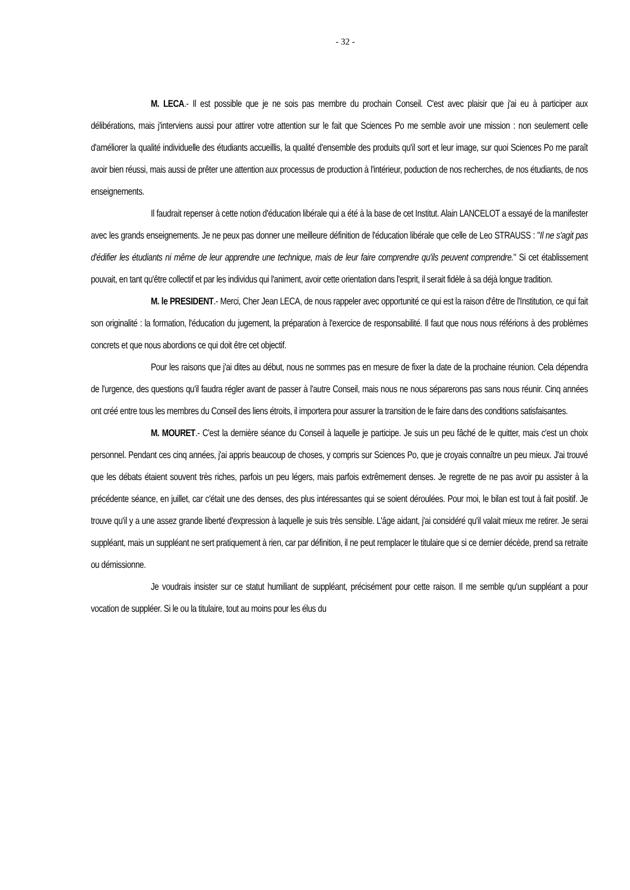- 32 -
M. LECA.- Il est possible que je ne sois pas membre du prochain Conseil. C'est avec plaisir que j'ai eu à participer aux délibérations, mais j'interviens aussi pour attirer votre attention sur le fait que Sciences Po me semble avoir une mission : non seulement celle d'améliorer la qualité individuelle des étudiants accueillis, la qualité d'ensemble des produits qu'il sort et leur image, sur quoi Sciences Po me paraît avoir bien réussi, mais aussi de prêter une attention aux processus de production à l'intérieur, poduction de nos recherches, de nos étudiants, de nos enseignements.
Il faudrait repenser à cette notion d'éducation libérale qui a été à la base de cet Institut. Alain LANCELOT a essayé de la manifester avec les grands enseignements. Je ne peux pas donner une meilleure définition de l'éducation libérale que celle de Leo STRAUSS : "Il ne s'agit pas d'édifier les étudiants ni même de leur apprendre une technique, mais de leur faire comprendre qu'ils peuvent comprendre." Si cet établissement pouvait, en tant qu'être collectif et par les individus qui l'animent, avoir cette orientation dans l'esprit, il serait fidèle à sa déjà longue tradition.
M. le PRESIDENT.- Merci, Cher Jean LECA, de nous rappeler avec opportunité ce qui est la raison d'être de l'Institution, ce qui fait son originalité : la formation, l'éducation du jugement, la préparation à l'exercice de responsabilité. Il faut que nous nous référions à des problèmes concrets et que nous abordions ce qui doit être cet objectif.
Pour les raisons que j'ai dites au début, nous ne sommes pas en mesure de fixer la date de la prochaine réunion. Cela dépendra de l'urgence, des questions qu'il faudra régler avant de passer à l'autre Conseil, mais nous ne nous séparerons pas sans nous réunir. Cinq années ont créé entre tous les membres du Conseil des liens étroits, il importera pour assurer la transition de le faire dans des conditions satisfaisantes.
M. MOURET.- C'est la dernière séance du Conseil à laquelle je participe. Je suis un peu fâché de le quitter, mais c'est un choix personnel. Pendant ces cinq années, j'ai appris beaucoup de choses, y compris sur Sciences Po, que je croyais connaître un peu mieux. J'ai trouvé que les débats étaient souvent très riches, parfois un peu légers, mais parfois extrêmement denses. Je regrette de ne pas avoir pu assister à la précédente séance, en juillet, car c'était une des denses, des plus intéressantes qui se soient déroulées. Pour moi, le bilan est tout à fait positif. Je trouve qu'il y a une assez grande liberté d'expression à laquelle je suis très sensible. L'âge aidant, j'ai considéré qu'il valait mieux me retirer. Je serai suppléant, mais un suppléant ne sert pratiquement à rien, car par définition, il ne peut remplacer le titulaire que si ce dernier décède, prend sa retraite ou démissionne.
Je voudrais insister sur ce statut humiliant de suppléant, précisément pour cette raison. Il me semble qu'un suppléant a pour vocation de suppléer. Si le ou la titulaire, tout au moins pour les élus du